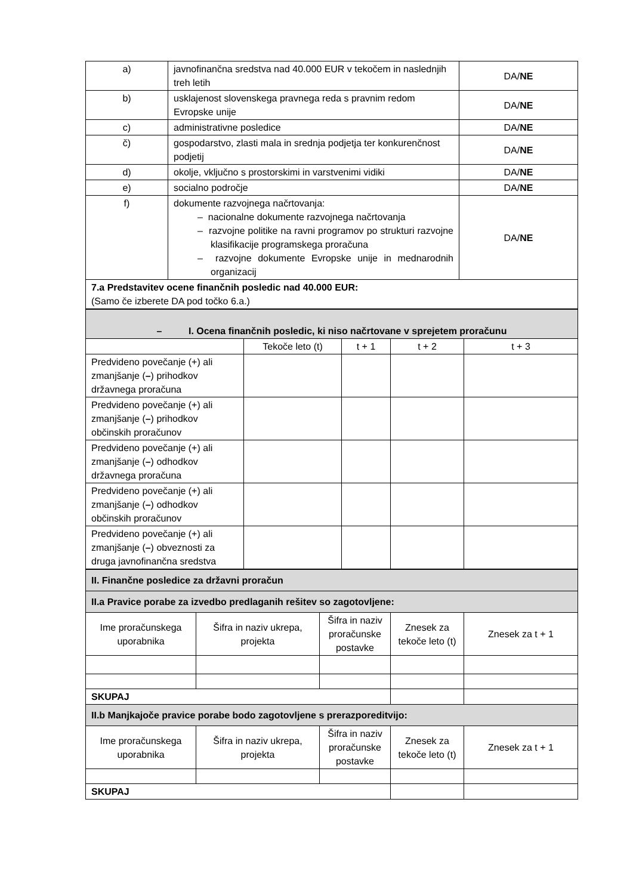| a) | javnofinančna sredstva nad 40.000 EUR v tekočem in naslednjih treh letih | DA/ NE |
| b) | usklajenost slovenskega pravnega reda s pravnim redom Evropske unije | DA/ NE |
| c) | administrativne posledice | DA/ NE |
| č) | gospodarstvo, zlasti mala in srednja podjetja ter konkurenčnost podjetij | DA/ NE |
| d) | okolje, vključno s prostorskimi in varstvenimi vidiki | DA/ NE |
| e) | socialno področje | DA/ NE |
| f) | dokumente razvojnega načrtovanja: – nacionalne dokumente razvojnega načrtovanja – razvojne politike na ravni programov po strukturi razvojne klasifikacije programskega proračuna – razvojne dokumente Evropske unije in mednarodnih organizacij | DA/ NE |
| 7.a Predstavitev ocene finančnih posledic nad 40.000 EUR: (Samo če izberete DA pod točko 6.a.) | | |
| – I. Ocena finančnih posledic, ki niso načrtovane v sprejetem proračunu | | | | |
| | Tekoče leto (t) | t + 1 | t + 2 | t + 3 |
| Predvideno povečanje (+) ali zmanjšanje ( – ) prihodkov državnega proračuna | | | | |
| Predvideno povečanje (+) ali zmanjšanje ( – ) prihodkov občinskih proračunov | | | | |
| Predvideno povečanje (+) ali zmanjšanje ( – ) odhodkov državnega proračuna | | | | |
| Predvideno povečanje (+) ali zmanjšanje ( – ) odhodkov občinskih proračunov | | | | |
| Predvideno povečanje (+) ali zmanjšanje ( – ) obveznosti za druga javnofinančna sredstva | | | | |
| II. Finančne posledice za državni proračun | | | | |
| II.a Pravice porabe za izvedbo predlaganih rešitev so zagotovljene: | | | | |
| Ime proračunskega uporabnika | Šifra in naziv ukrepa, projekta | Šifra in naziv proračunske postavke | Znesek za tekoče leto (t) | Znesek za t + 1 |
| SKUPAJ | | | | |
| II.b Manjkajoče pravice porabe bodo zagotovljene s prerazporeditvijo: | | | | |
| Ime proračunskega uporabnika | Šifra in naziv ukrepa, projekta | Šifra in naziv proračunske postavke | Znesek za tekoče leto (t) | Znesek za t + 1 |
| SKUPAJ | | | | |